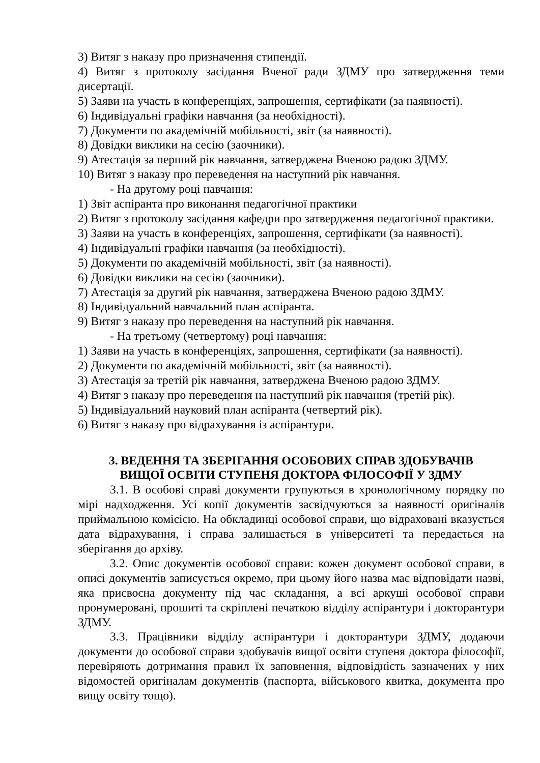3) Витяг з наказу про призначення стипендії.
4) Витяг з протоколу засідання Вченої ради ЗДМУ про затвердження теми дисертації.
5) Заяви на участь в конференціях, запрошення, сертифікати (за наявності).
6) Індивідуальні графіки навчання (за необхідності).
7) Документи по академічній мобільності, звіт (за наявності).
8) Довідки виклики на сесію (заочники).
9) Атестація за перший рік навчання, затверджена Вченою радою ЗДМУ.
10) Витяг з наказу про переведення на наступний рік навчання.
- На другому році навчання:
1) Звіт аспіранта про виконання педагогічної практики
2) Витяг з протоколу засідання кафедри про затвердження педагогічної практики.
3) Заяви на участь в конференціях, запрошення, сертифікати (за наявності).
4) Індивідуальні графіки навчання (за необхідності).
5) Документи по академічній мобільності, звіт (за наявності).
6) Довідки виклики на сесію (заочники).
7) Атестація за другий рік навчання, затверджена Вченою радою ЗДМУ.
8) Індивідуальний навчальний план аспіранта.
9) Витяг з наказу про переведення на наступний рік навчання.
- На третьому (четвертому) році навчання:
1) Заяви на участь в конференціях, запрошення, сертифікати (за наявності).
2) Документи по академічній мобільності, звіт (за наявності).
3) Атестація за третій рік навчання, затверджена Вченою радою ЗДМУ.
4) Витяг з наказу про переведення на наступний рік навчання (третій рік).
5) Індивідуальний науковий план аспіранта (четвертий рік).
6) Витяг з наказу про відрахування із аспірантури.
3. ВЕДЕННЯ ТА ЗБЕРІГАННЯ ОСОБОВИХ СПРАВ ЗДОБУВАЧІВ
ВИЩОЇ ОСВІТИ СТУПЕНЯ ДОКТОРА ФІЛОСОФІЇ У ЗДМУ
3.1. В особові справі документи групуються в хронологічному порядку по мірі надходження. Усі копії документів засвідчуються за наявності оригіналів приймальною комісією. На обкладинці особової справи, що відраховані вказується дата відрахування, і справа залишається в університеті та передається на зберігання до архіву.
3.2. Опис документів особової справи: кожен документ особової справи, в описі документів записується окремо, при цьому його назва має відповідати назві, яка присвоєна документу під час складання, а всі аркуші особової справи пронумеровані, прошиті та скріплені печаткою відділу аспірантури і докторантури ЗДМУ.
3.3. Працівники відділу аспірантури і докторантури ЗДМУ, додаючи документи до особової справи здобувачів вищої освіти ступеня доктора філософії, перевіряють дотримання правил їх заповнення, відповідність зазначених у них відомостей оригіналам документів (паспорта, військового квитка, документа про вищу освіту тощо).